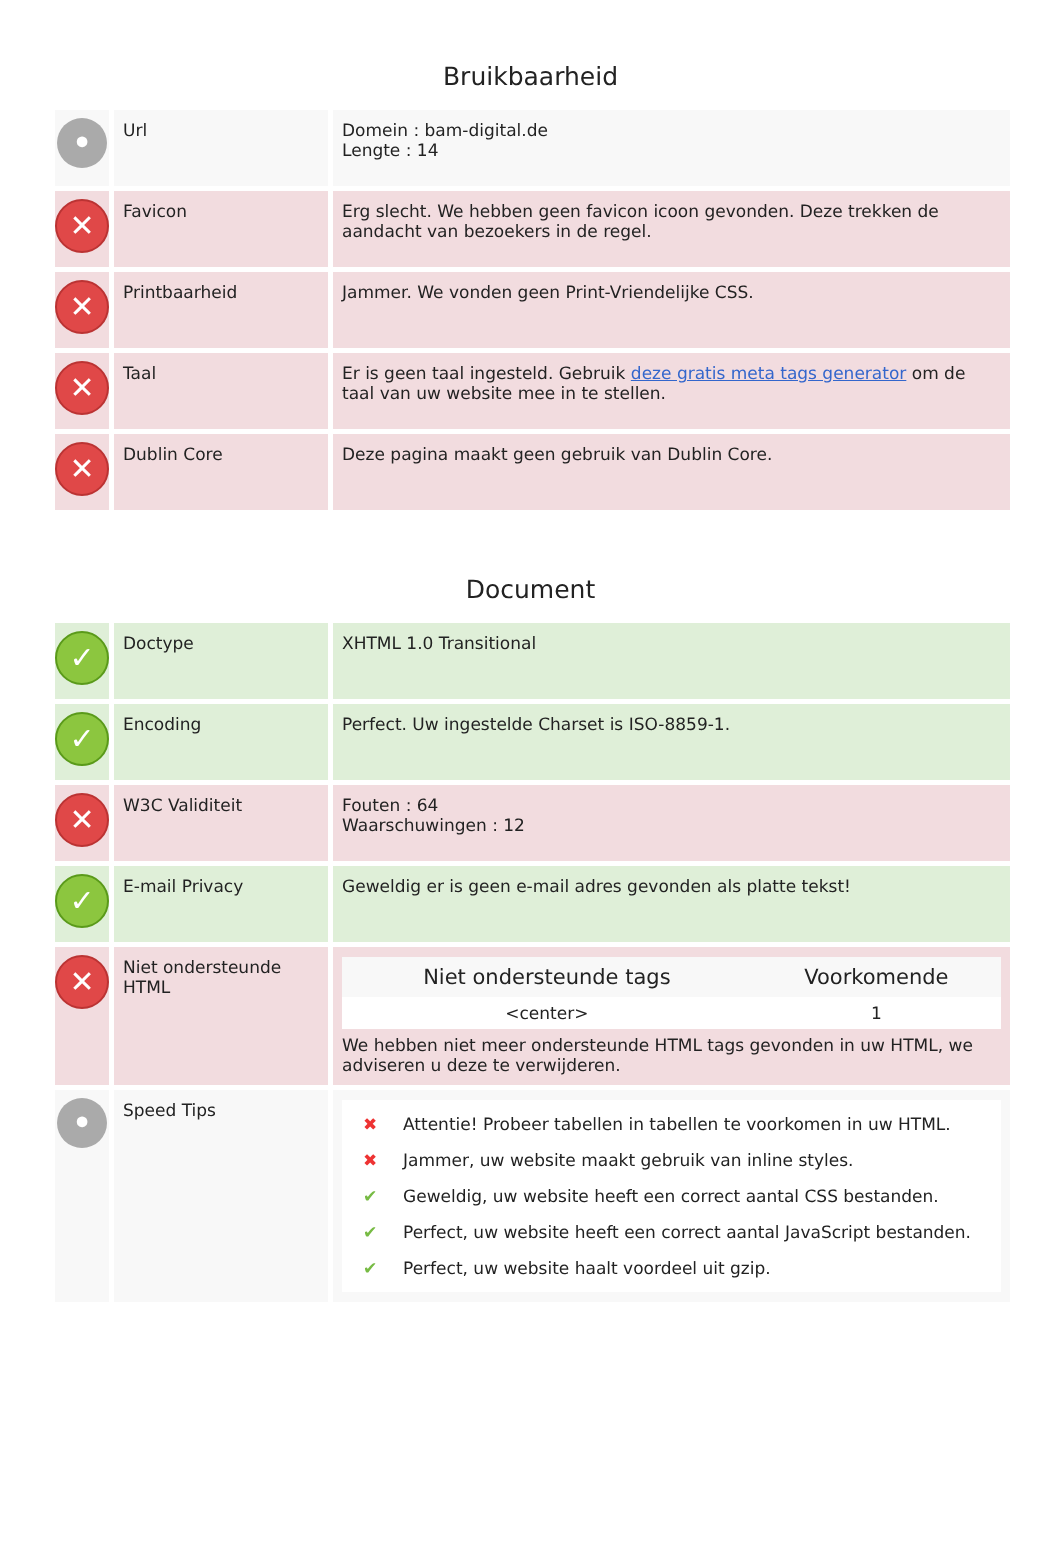Bruikbaarheid
| • | Url | Domein : bam-digital.de Lengte : 14 |
| ✕ | Favicon | Erg slecht. We hebben geen favicon icoon gevonden. Deze trekken de aandacht van bezoekers in de regel. |
| ✕ | Printbaarheid | Jammer. We vonden geen Print-Vriendelijke CSS. |
| ✕ | Taal | Er is geen taal ingesteld. Gebruik deze gratis meta tags generator om de taal van uw website mee in te stellen. |
| ✕ | Dublin Core | Deze pagina maakt geen gebruik van Dublin Core. |
Document
| ✓ | Doctype | XHTML 1.0 Transitional |
| ✓ | Encoding | Perfect. Uw ingestelde Charset is ISO-8859-1. |
| ✕ | W3C Validiteit | Fouten : 64 Waarschuwingen : 12 |
| ✓ | E-mail Privacy | Geweldig er is geen e-mail adres gevonden als platte tekst! |
| ✕ | Niet ondersteunde HTML | / Niet ondersteunde tags / Voorkomende / / --- / --- / / <center> / 1 / We hebben niet meer ondersteunde HTML tags gevonden in uw HTML, we adviseren u deze te verwijderen. |
| • | Speed Tips | ✖ Attentie! Probeer tabellen in tabellen te voorkomen in uw HTML. ✖ Jammer, uw website maakt gebruik van inline styles. ✔ Geweldig, uw website heeft een correct aantal CSS bestanden. ✔ Perfect, uw website heeft een correct aantal JavaScript bestanden. ✔ Perfect, uw website haalt voordeel uit gzip. |